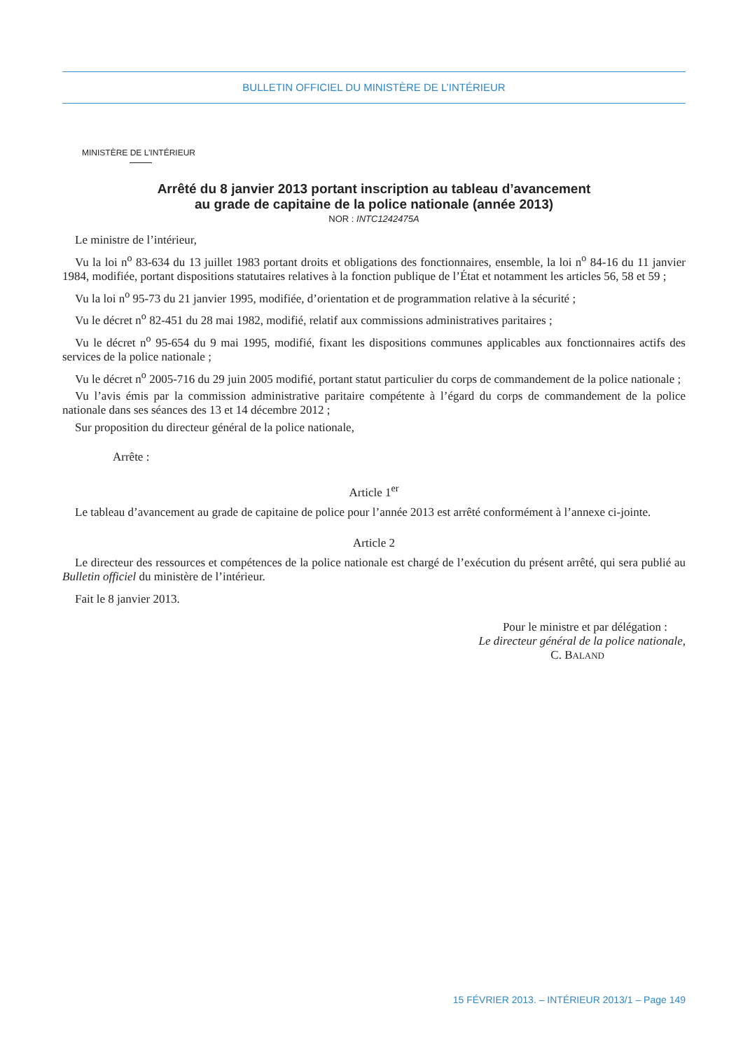BULLETIN OFFICIEL DU MINISTÈRE DE L’INTÉRIEUR
MINISTÈRE DE L’INTÉRIEUR
Arrêté du 8 janvier 2013 portant inscription au tableau d’avancement
au grade de capitaine de la police nationale (année 2013)
NOR : INTC1242475A
Le ministre de l’intérieur,
Vu la loi n<sup>o</sup> 83-634 du 13 juillet 1983 portant droits et obligations des fonctionnaires, ensemble, la loi n<sup>o</sup> 84-16 du 11 janvier 1984, modifiée, portant dispositions statutaires relatives à la fonction publique de l’État et notamment les articles 56, 58 et 59 ;
Vu la loi n<sup>o</sup> 95-73 du 21 janvier 1995, modifiée, d’orientation et de programmation relative à la sécurité ;
Vu le décret n<sup>o</sup> 82-451 du 28 mai 1982, modifié, relatif aux commissions administratives paritaires ;
Vu le décret n<sup>o</sup> 95-654 du 9 mai 1995, modifié, fixant les dispositions communes applicables aux fonctionnaires actifs des services de la police nationale ;
Vu le décret n<sup>o</sup> 2005-716 du 29 juin 2005 modifié, portant statut particulier du corps de commandement de la police nationale ;
Vu l’avis émis par la commission administrative paritaire compétente à l’égard du corps de commandement de la police nationale dans ses séances des 13 et 14 décembre 2012 ;
Sur proposition du directeur général de la police nationale,
Arrête :
Article 1<sup>er</sup>
Le tableau d’avancement au grade de capitaine de police pour l’année 2013 est arrêté conformément à l’annexe ci-jointe.
Article 2
Le directeur des ressources et compétences de la police nationale est chargé de l’exécution du présent arrêté, qui sera publié au Bulletin officiel du ministère de l’intérieur.
Fait le 8 janvier 2013.
Pour le ministre et par délégation :
Le directeur général de la police nationale,
C. BALAND
15 FÉVRIER 2013. – INTÉRIEUR 2013/1 – Page 149